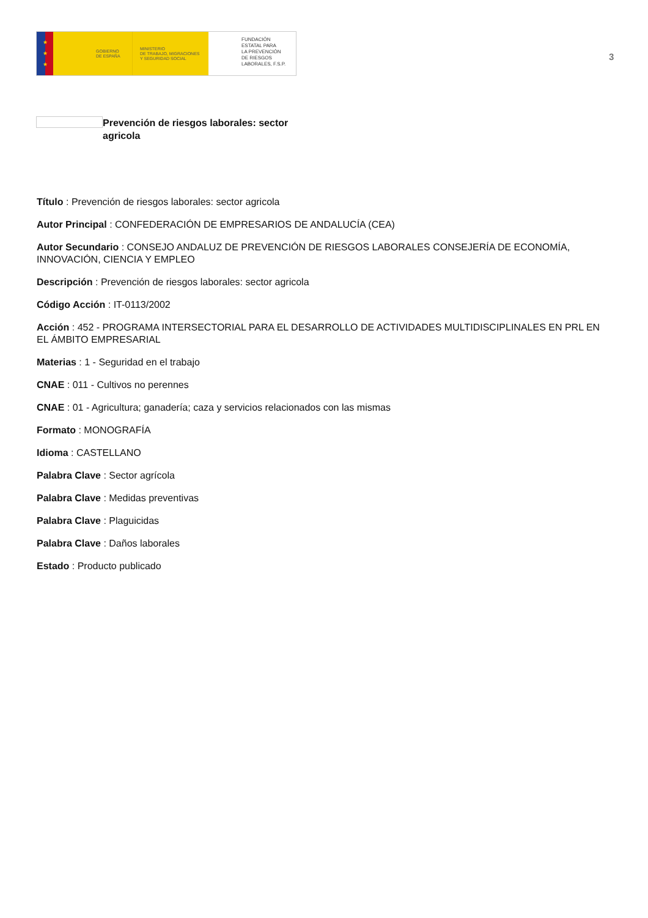★
★
★
GOBIERNO
DE ESPAÑA
MINISTERIO
DE TRABAJO, MIGRACIONES
Y SEGURIDAD SOCIAL
FUNDACIÓN
ESTATAL PARA
LA PREVENCIÓN
DE RIESGOS
LABORALES, F.S.P.
3
Prevención de riesgos laborales: sector agricola
Título : Prevención de riesgos laborales: sector agricola
Autor Principal : CONFEDERACIÓN DE EMPRESARIOS DE ANDALUCÍA (CEA)
Autor Secundario : CONSEJO ANDALUZ DE PREVENCIÓN DE RIESGOS LABORALES CONSEJERÍA DE ECONOMÍA, INNOVACIÓN, CIENCIA Y EMPLEO
Descripción : Prevención de riesgos laborales: sector agricola
Código Acción : IT-0113/2002
Acción : 452 - PROGRAMA INTERSECTORIAL PARA EL DESARROLLO DE ACTIVIDADES MULTIDISCIPLINALES EN PRL EN EL ÁMBITO EMPRESARIAL
Materias : 1 - Seguridad en el trabajo
CNAE : 011 - Cultivos no perennes
CNAE : 01 - Agricultura; ganadería; caza y servicios relacionados con las mismas
Formato : MONOGRAFÍA
Idioma : CASTELLANO
Palabra Clave : Sector agrícola
Palabra Clave : Medidas preventivas
Palabra Clave : Plaguicidas
Palabra Clave : Daños laborales
Estado : Producto publicado